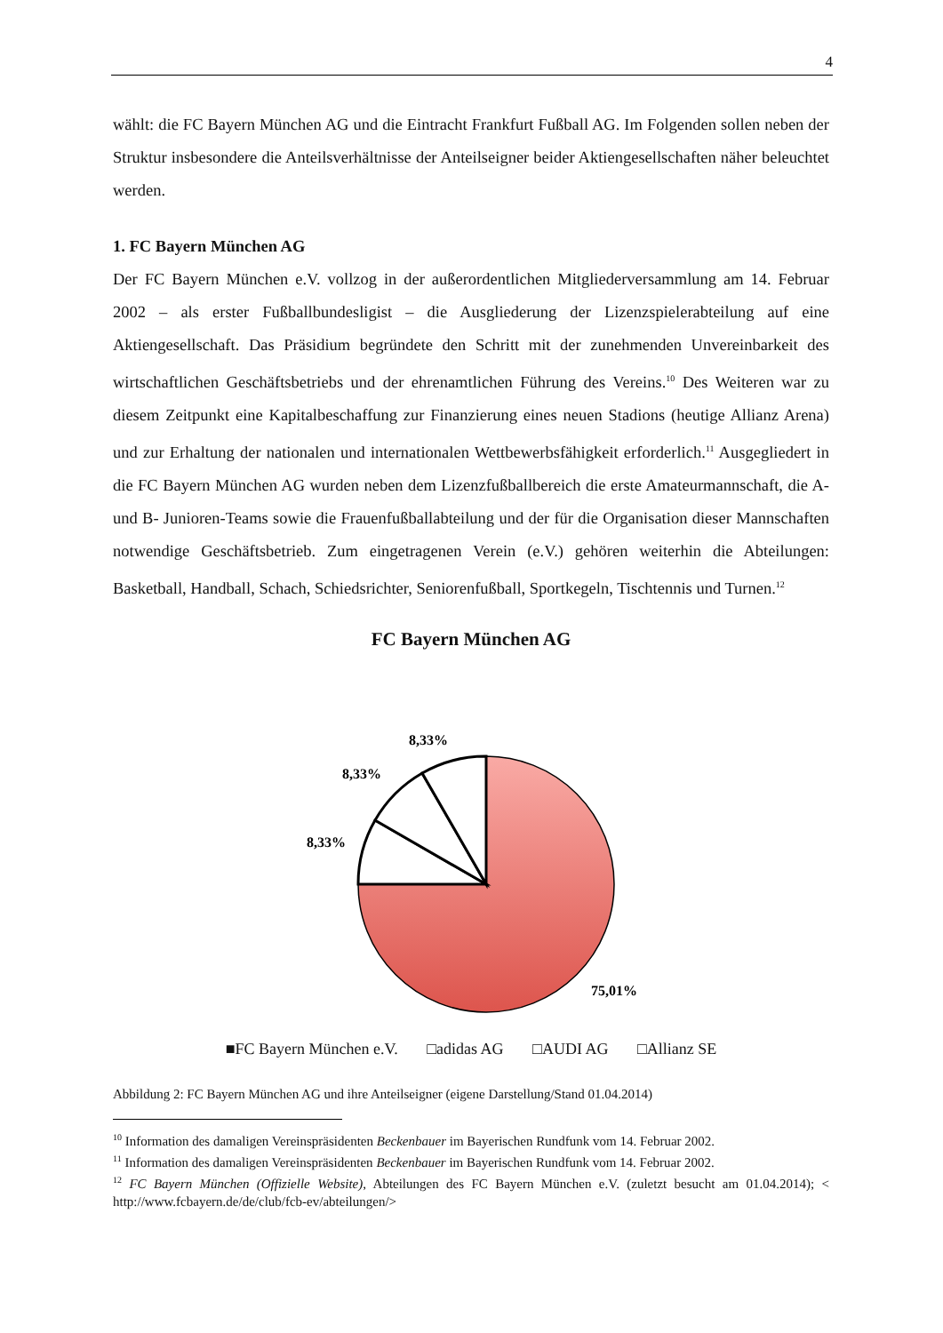4
wählt: die FC Bayern München AG und die Eintracht Frankfurt Fußball AG. Im Folgenden sollen neben der Struktur insbesondere die Anteilsverhältnisse der Anteilseigner beider Aktiengesellschaften näher beleuchtet werden.
1. FC Bayern München AG
Der FC Bayern München e.V. vollzog in der außerordentlichen Mitgliederversammlung am 14. Februar 2002 – als erster Fußballbundesligist – die Ausgliederung der Lizenzspielerabteilung auf eine Aktiengesellschaft. Das Präsidium begründete den Schritt mit der zunehmenden Unvereinbarkeit des wirtschaftlichen Geschäftsbetriebs und der ehrenamtlichen Führung des Vereins.<sup>10</sup> Des Weiteren war zu diesem Zeitpunkt eine Kapitalbeschaffung zur Finanzierung eines neuen Stadions (heutige Allianz Arena) und zur Erhaltung der nationalen und internationalen Wettbewerbsfähigkeit erforderlich.<sup>11</sup> Ausgegliedert in die FC Bayern München AG wurden neben dem Lizenzfußballbereich die erste Amateurmannschaft, die A- und B- Junioren-Teams sowie die Frauenfußballabteilung und der für die Organisation dieser Mannschaften notwendige Geschäftsbetrieb. Zum eingetragenen Verein (e.V.) gehören weiterhin die Abteilungen: Basketball, Handball, Schach, Schiedsrichter, Seniorenfußball, Sportkegeln, Tischtennis und Turnen.<sup>12</sup>
FC Bayern München AG
8,33%
8,33%
8,33%
75,01%
■FC Bayern München e.V. □adidas AG □AUDI AG □Allianz SE
Abbildung 2: FC Bayern München AG und ihre Anteilseigner (eigene Darstellung/Stand 01.04.2014)
<sup>10</sup> Information des damaligen Vereinspräsidenten Beckenbauer im Bayerischen Rundfunk vom 14. Februar 2002.
<sup>11</sup> Information des damaligen Vereinspräsidenten Beckenbauer im Bayerischen Rundfunk vom 14. Februar 2002.
<sup>12</sup> FC Bayern München (Offizielle Website), Abteilungen des FC Bayern München e.V. (zuletzt besucht am 01.04.2014); < http://www.fcbayern.de/de/club/fcb-ev/abteilungen/>